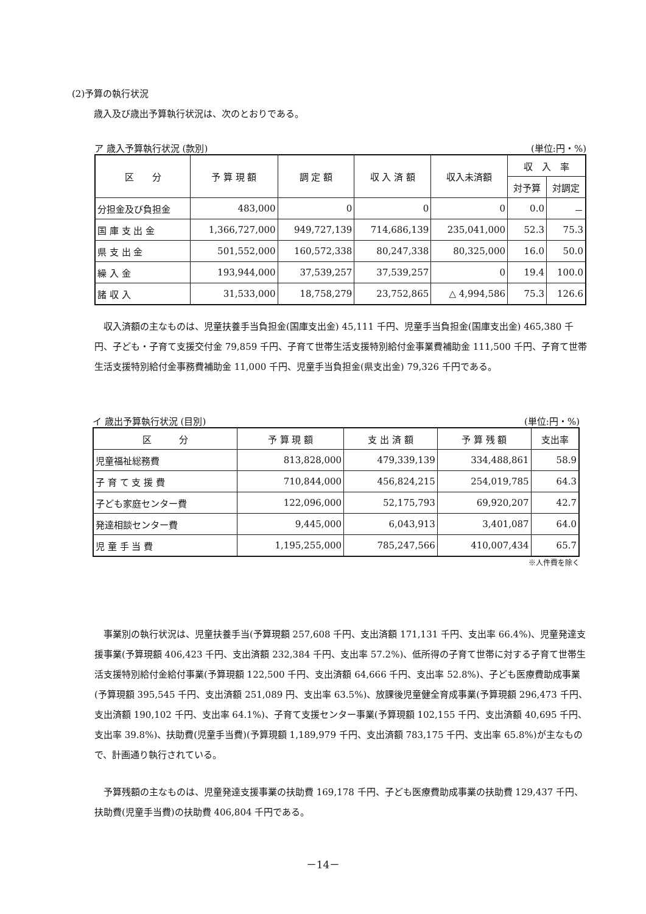(2)予算の執行状況
歳入及び歳出予算執行状況は、次のとおりである。
ア 歳入予算執行状況 (款別) (単位:円・%)
| 区 分 | 予 算 現 額 | 調 定 額 | 収 入 済 額 | 収入未済額 | 収 入 率 | |
| --- | --- | --- | --- | --- | --- | --- |
| | | | | | 対予算 | 対調定 |
| 分担金及び負担金 | 483,000 | 0 | 0 | 0 | 0.0 | － |
| 国 庫 支 出 金 | 1,366,727,000 | 949,727,139 | 714,686,139 | 235,041,000 | 52.3 | 75.3 |
| 県 支 出 金 | 501,552,000 | 160,572,338 | 80,247,338 | 80,325,000 | 16.0 | 50.0 |
| 繰 入 金 | 193,944,000 | 37,539,257 | 37,539,257 | 0 | 19.4 | 100.0 |
| 諸 収 入 | 31,533,000 | 18,758,279 | 23,752,865 | △ 4,994,586 | 75.3 | 126.6 |
　収入済額の主なものは、児童扶養手当負担金(国庫支出金) 45,111 千円、児童手当負担金(国庫支出金) 465,380 千円、子ども・子育て支援交付金 79,859 千円、子育て世帯生活支援特別給付金事業費補助金 111,500 千円、子育て世帯生活支援特別給付金事務費補助金 11,000 千円、児童手当負担金(県支出金) 79,326 千円である。
イ 歳出予算執行状況 (目別) (単位:円・%)
| 区 分 | 予 算 現 額 | 支 出 済 額 | 予 算 残 額 | 支出率 |
| --- | --- | --- | --- | --- |
| 児童福祉総務費 | 813,828,000 | 479,339,139 | 334,488,861 | 58.9 |
| 子 育 て 支 援 費 | 710,844,000 | 456,824,215 | 254,019,785 | 64.3 |
| 子ども家庭センター費 | 122,096,000 | 52,175,793 | 69,920,207 | 42.7 |
| 発達相談センター費 | 9,445,000 | 6,043,913 | 3,401,087 | 64.0 |
| 児 童 手 当 費 | 1,195,255,000 | 785,247,566 | 410,007,434 | 65.7 |
※人件費を除く
　事業別の執行状況は、児童扶養手当(予算現額 257,608 千円、支出済額 171,131 千円、支出率 66.4%)、児童発達支援事業(予算現額 406,423 千円、支出済額 232,384 千円、支出率 57.2%)、低所得の子育て世帯に対する子育て世帯生活支援特別給付金給付事業(予算現額 122,500 千円、支出済額 64,666 千円、支出率 52.8%)、子ども医療費助成事業(予算現額 395,545 千円、支出済額 251,089 円、支出率 63.5%)、放課後児童健全育成事業(予算現額 296,473 千円、支出済額 190,102 千円、支出率 64.1%)、子育て支援センター事業(予算現額 102,155 千円、支出済額 40,695 千円、支出率 39.8%)、扶助費(児童手当費)(予算現額 1,189,979 千円、支出済額 783,175 千円、支出率 65.8%)が主なもので、計画通り執行されている。
　予算残額の主なものは、児童発達支援事業の扶助費 169,178 千円、子ども医療費助成事業の扶助費 129,437 千円、扶助費(児童手当費)の扶助費 406,804 千円である。
－14－